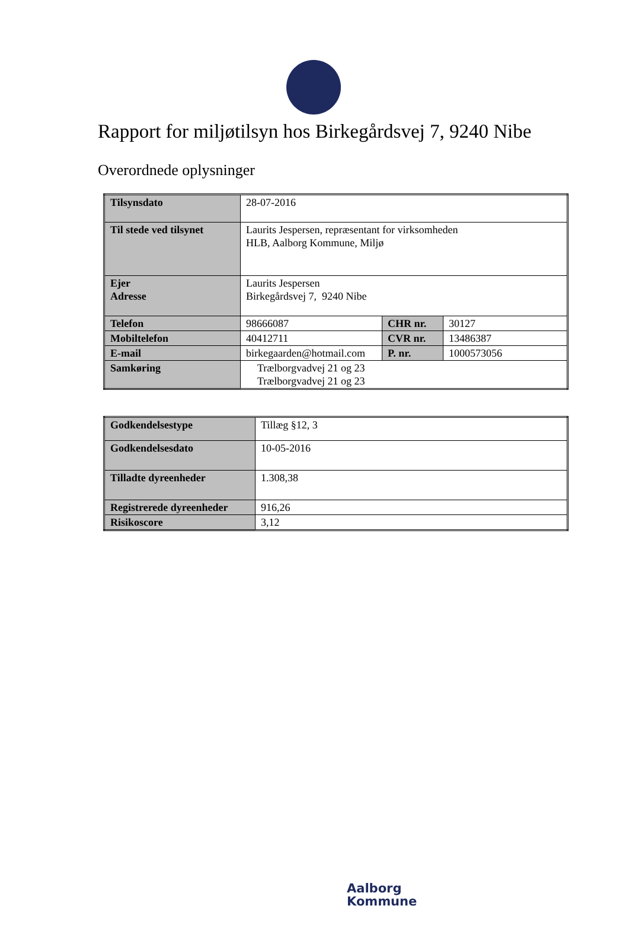Rapport for miljøtilsyn hos Birkegårdsvej 7, 9240 Nibe
Overordnede oplysninger
| Tilsynsdato | 28-07-2016 | | |
| Til stede ved tilsynet | Laurits Jespersen, repræsentant for virksomheden HLB, Aalborg Kommune, Miljø | | |
| Ejer Adresse | Laurits Jespersen Birkegårdsvej 7, 9240 Nibe | | |
| Telefon | 98666087 | CHR nr. | 30127 |
| Mobiltelefon | 40412711 | CVR nr. | 13486387 |
| E-mail | birkegaarden@hotmail.com | P. nr. | 1000573056 |
| Samkøring | Trælborgvadvej 21 og 23 Trælborgvadvej 21 og 23 | | |
| Godkendelsestype | Tillæg §12, 3 |
| Godkendelsesdato | 10-05-2016 |
| Tilladte dyreenheder | 1.308,38 |
| Registrerede dyreenheder | 916,26 |
| Risikoscore | 3,12 |
Aalborg
Kommune